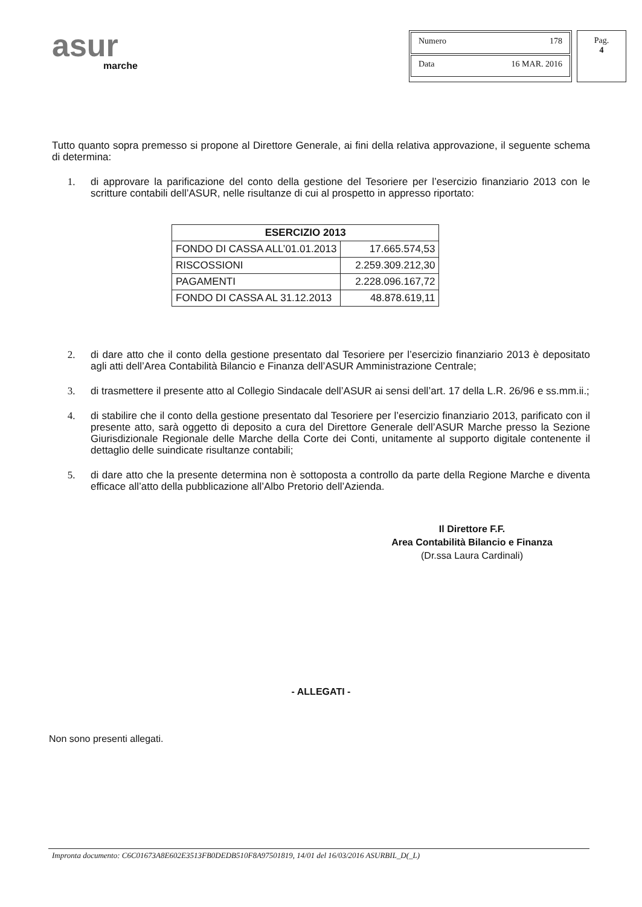asur
marche
Numero 178
Data 16 MAR. 2016
Pag.
4
Tutto quanto sopra premesso si propone al Direttore Generale, ai fini della relativa approvazione, il seguente schema di determina:
1. di approvare la parificazione del conto della gestione del Tesoriere per l’esercizio finanziario 2013 con le scritture contabili dell’ASUR, nelle risultanze di cui al prospetto in appresso riportato:
| ESERCIZIO 2013 | |
| --- | --- |
| FONDO DI CASSA ALL’01.01.2013 | 17.665.574,53 |
| RISCOSSIONI | 2.259.309.212,30 |
| PAGAMENTI | 2.228.096.167,72 |
| FONDO DI CASSA AL 31.12.2013 | 48.878.619,11 |
2. di dare atto che il conto della gestione presentato dal Tesoriere per l’esercizio finanziario 2013 è depositato agli atti dell’Area Contabilità Bilancio e Finanza dell’ASUR Amministrazione Centrale;
3. di trasmettere il presente atto al Collegio Sindacale dell’ASUR ai sensi dell’art. 17 della L.R. 26/96 e ss.mm.ii.;
4. di stabilire che il conto della gestione presentato dal Tesoriere per l’esercizio finanziario 2013, parificato con il presente atto, sarà oggetto di deposito a cura del Direttore Generale dell’ASUR Marche presso la Sezione Giurisdizionale Regionale delle Marche della Corte dei Conti, unitamente al supporto digitale contenente il dettaglio delle suindicate risultanze contabili;
5. di dare atto che la presente determina non è sottoposta a controllo da parte della Regione Marche e diventa efficace all’atto della pubblicazione all’Albo Pretorio dell’Azienda.
Il Direttore F.F.
Area Contabilità Bilancio e Finanza
(Dr.ssa Laura Cardinali)
- ALLEGATI -
Non sono presenti allegati.
Impronta documento: C6C01673A8E602E3513FB0DEDB510F8A97501819, 14/01 del 16/03/2016 ASURBIL_D(_L)